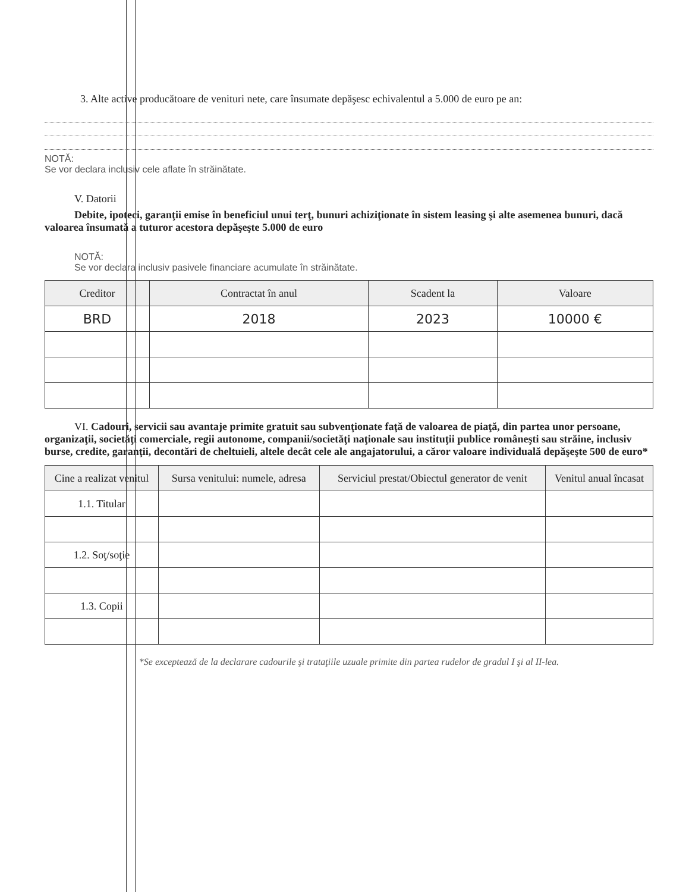3. Alte active producătoare de venituri nete, care însumate depăşesc echivalentul a 5.000 de euro pe an:
NOTĂ:
Se vor declara inclusiv cele aflate în străinătate.
V. Datorii
Debite, ipoteci, garanţii emise în beneficiul unui terţ, bunuri achiziţionate în sistem leasing şi alte asemenea bunuri, dacă valoarea însumată a tuturor acestora depăşeşte 5.000 de euro
NOTĂ:
Se vor declara inclusiv pasivele financiare acumulate în străinătate.
| Creditor | Contractat în anul | Scadent la | Valoare |
| --- | --- | --- | --- |
| BRD | 2018 | 2023 | 10000 € |
VI. Cadouri, servicii sau avantaje primite gratuit sau subvenţionate faţă de valoarea de piaţă, din partea unor persoane, organizaţii, societăţi comerciale, regii autonome, companii/societăţi naţionale sau instituţii publice româneşti sau străine, inclusiv burse, credite, garanţii, decontări de cheltuieli, altele decât cele ale angajatorului, a căror valoare individuală depăşeşte 500 de euro*
| Cine a realizat venitul | Sursa venitului: numele, adresa | Serviciul prestat/Obiectul generator de venit | Venitul anual încasat |
| --- | --- | --- | --- |
| 1.1. Titular | | | |
| 1.2. Soţ/soţie | | | |
| 1.3. Copii | | | |
*Se exceptează de la declarare cadourile şi trataţiile uzuale primite din partea rudelor de gradul I şi al II-lea.